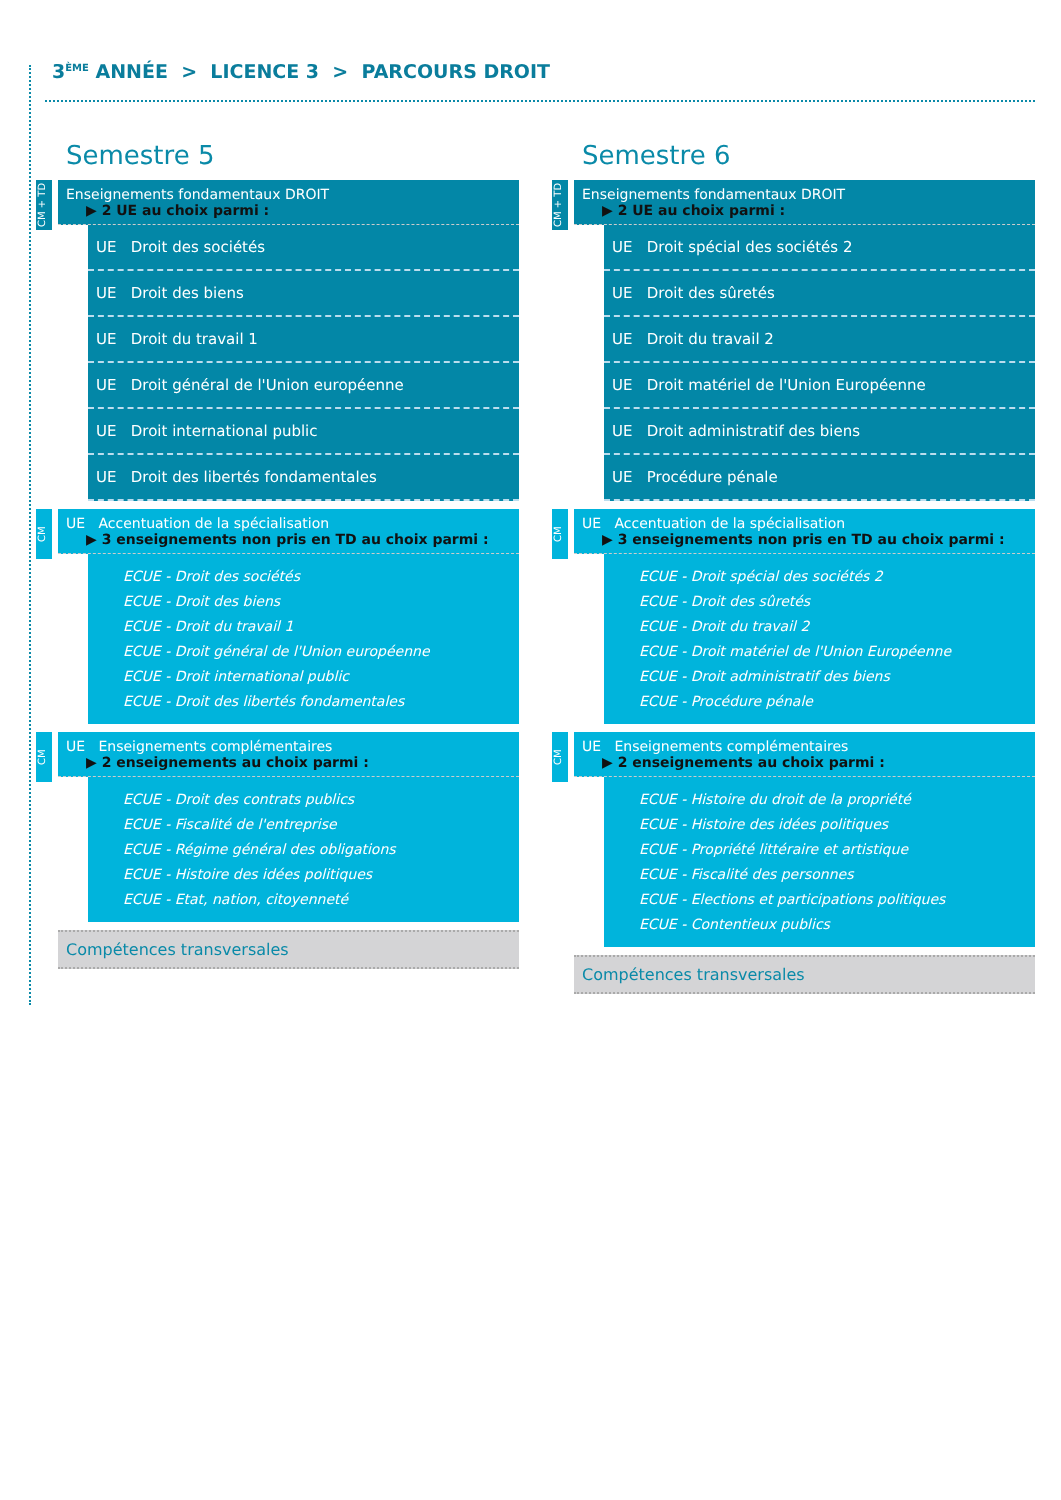3<sup>ÈME</sup> ANNÉE > LICENCE 3 > PARCOURS DROIT
Semestre 5
CM + TD
Enseignements fondamentaux DROIT
▶ 2 UE au choix parmi :
UE Droit des sociétés
UE Droit des biens
UE Droit du travail 1
UE Droit général de l'Union européenne
UE Droit international public
UE Droit des libertés fondamentales
CM
UE Accentuation de la spécialisation
▶ 3 enseignements non pris en TD au choix parmi :
ECUE - Droit des sociétés
ECUE - Droit des biens
ECUE - Droit du travail 1
ECUE - Droit général de l'Union européenne
ECUE - Droit international public
ECUE - Droit des libertés fondamentales
CM
UE Enseignements complémentaires
▶ 2 enseignements au choix parmi :
ECUE - Droit des contrats publics
ECUE - Fiscalité de l'entreprise
ECUE - Régime général des obligations
ECUE - Histoire des idées politiques
ECUE - Etat, nation, citoyenneté
Compétences transversales
Semestre 6
CM + TD
Enseignements fondamentaux DROIT
▶ 2 UE au choix parmi :
UE Droit spécial des sociétés 2
UE Droit des sûretés
UE Droit du travail 2
UE Droit matériel de l'Union Européenne
UE Droit administratif des biens
UE Procédure pénale
CM
UE Accentuation de la spécialisation
▶ 3 enseignements non pris en TD au choix parmi :
ECUE - Droit spécial des sociétés 2
ECUE - Droit des sûretés
ECUE - Droit du travail 2
ECUE - Droit matériel de l'Union Européenne
ECUE - Droit administratif des biens
ECUE - Procédure pénale
CM
UE Enseignements complémentaires
▶ 2 enseignements au choix parmi :
ECUE - Histoire du droit de la propriété
ECUE - Histoire des idées politiques
ECUE - Propriété littéraire et artistique
ECUE - Fiscalité des personnes
ECUE - Elections et participations politiques
ECUE - Contentieux publics
Compétences transversales